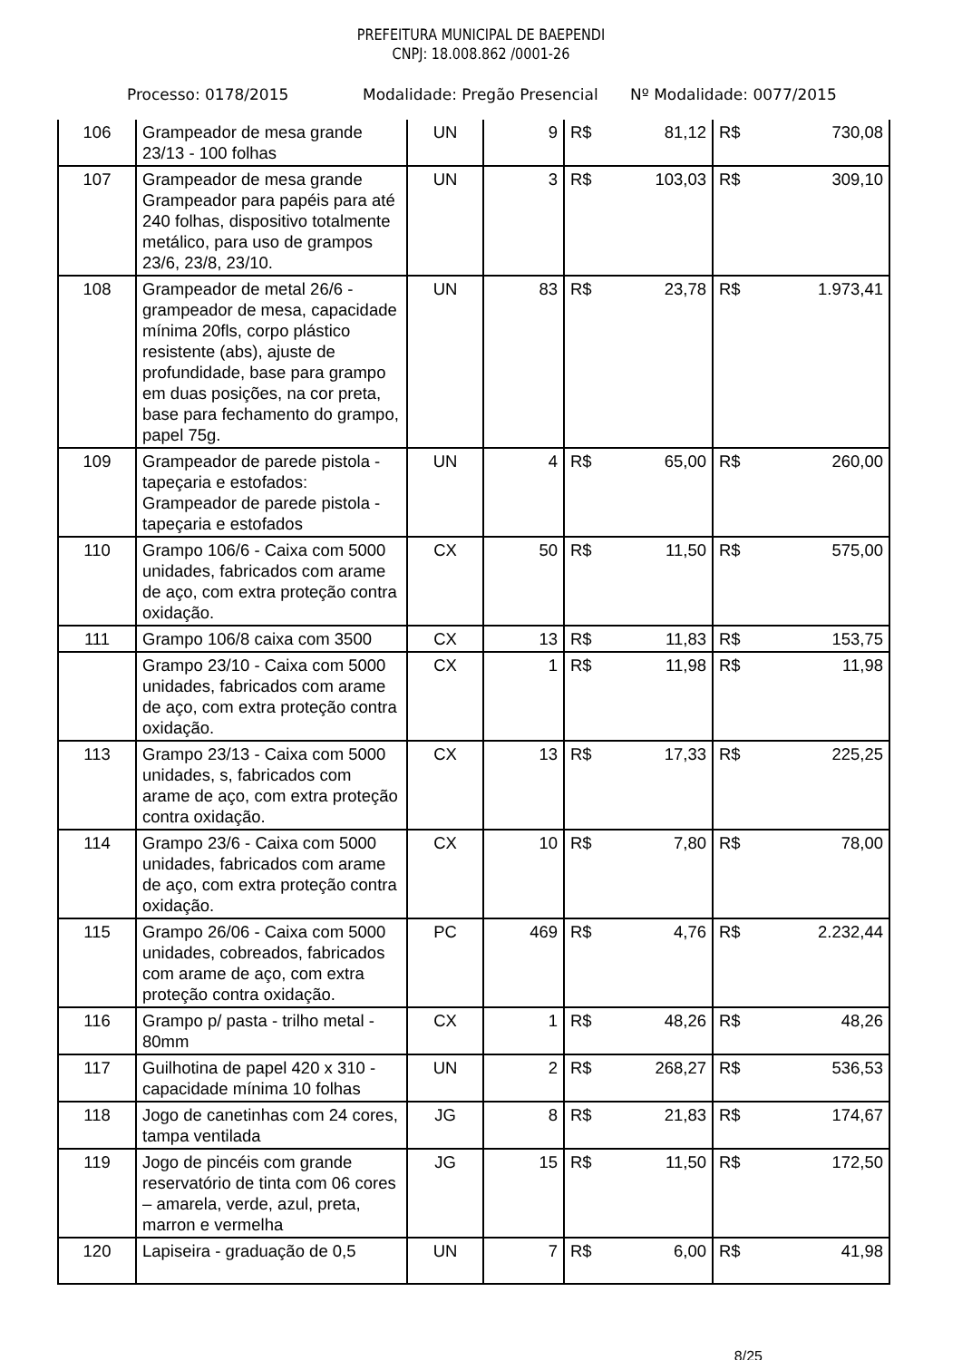PREFEITURA MUNICIPAL DE BAEPENDI
CNPJ: 18.008.862 /0001-26
Processo: 0178/2015 Modalidade: Pregão Presencial Nº Modalidade: 0077/2015
| 106 | Grampeador de mesa grande 23/13 - 100 folhas | UN | 9 | R$ 81,12 | R$ 730,08 |
| 107 | Grampeador de mesa grande Grampeador para papéis para até 240 folhas, dispositivo totalmente metálico, para uso de grampos 23/6, 23/8, 23/10. | UN | 3 | R$ 103,03 | R$ 309,10 |
| 108 | Grampeador de metal 26/6 - grampeador de mesa, capacidade mínima 20fls, corpo plástico resistente (abs), ajuste de profundidade, base para grampo em duas posições, na cor preta, base para fechamento do grampo, papel 75g. | UN | 83 | R$ 23,78 | R$ 1.973,41 |
| 109 | Grampeador de parede pistola - tapeçaria e estofados: Grampeador de parede pistola - tapeçaria e estofados | UN | 4 | R$ 65,00 | R$ 260,00 |
| 110 | Grampo 106/6 - Caixa com 5000 unidades, fabricados com arame de aço, com extra proteção contra oxidação. | CX | 50 | R$ 11,50 | R$ 575,00 |
| 111 | Grampo 106/8 caixa com 3500 | CX | 13 | R$ 11,83 | R$ 153,75 |
| | Grampo 23/10 - Caixa com 5000 unidades, fabricados com arame de aço, com extra proteção contra oxidação. | CX | 1 | R$ 11,98 | R$ 11,98 |
| 113 | Grampo 23/13 - Caixa com 5000 unidades, s, fabricados com arame de aço, com extra proteção contra oxidação. | CX | 13 | R$ 17,33 | R$ 225,25 |
| 114 | Grampo 23/6 - Caixa com 5000 unidades, fabricados com arame de aço, com extra proteção contra oxidação. | CX | 10 | R$ 7,80 | R$ 78,00 |
| 115 | Grampo 26/06 - Caixa com 5000 unidades, cobreados, fabricados com arame de aço, com extra proteção contra oxidação. | PC | 469 | R$ 4,76 | R$ 2.232,44 |
| 116 | Grampo p/ pasta - trilho metal - 80mm | CX | 1 | R$ 48,26 | R$ 48,26 |
| 117 | Guilhotina de papel 420 x 310 - capacidade mínima 10 folhas | UN | 2 | R$ 268,27 | R$ 536,53 |
| 118 | Jogo de canetinhas com 24 cores, tampa ventilada | JG | 8 | R$ 21,83 | R$ 174,67 |
| 119 | Jogo de pincéis com grande reservatório de tinta com 06 cores – amarela, verde, azul, preta, marron e vermelha | JG | 15 | R$ 11,50 | R$ 172,50 |
| 120 | Lapiseira - graduação de 0,5 | UN | 7 | R$ 6,00 | R$ 41,98 |
8/25